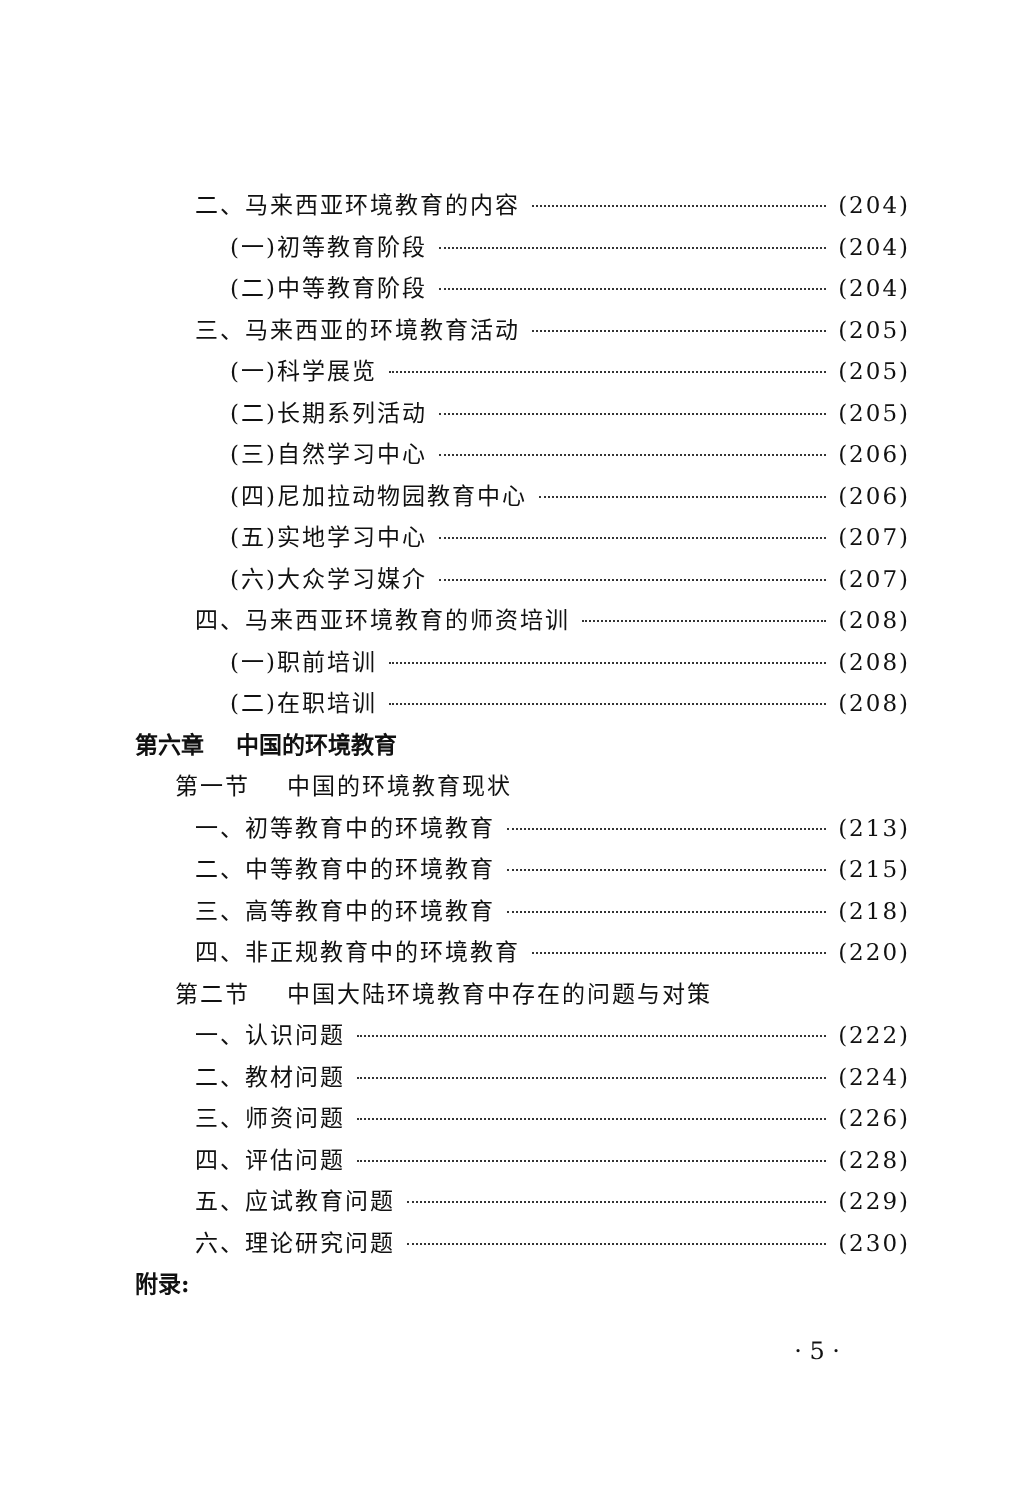二、马来西亚环境教育的内容 (204)
(一)初等教育阶段 (204)
(二)中等教育阶段 (204)
三、马来西亚的环境教育活动 (205)
(一)科学展览 (205)
(二)长期系列活动 (205)
(三)自然学习中心 (206)
(四)尼加拉动物园教育中心 (206)
(五)实地学习中心 (207)
(六)大众学习媒介 (207)
四、马来西亚环境教育的师资培训 (208)
(一)职前培训 (208)
(二)在职培训 (208)
第六章 中国的环境教育
第一节 中国的环境教育现状
一、初等教育中的环境教育 (213)
二、中等教育中的环境教育 (215)
三、高等教育中的环境教育 (218)
四、非正规教育中的环境教育 (220)
第二节 中国大陆环境教育中存在的问题与对策
一、认识问题 (222)
二、教材问题 (224)
三、师资问题 (226)
四、评估问题 (228)
五、应试教育问题 (229)
六、理论研究问题 (230)
附录:
· 5 ·